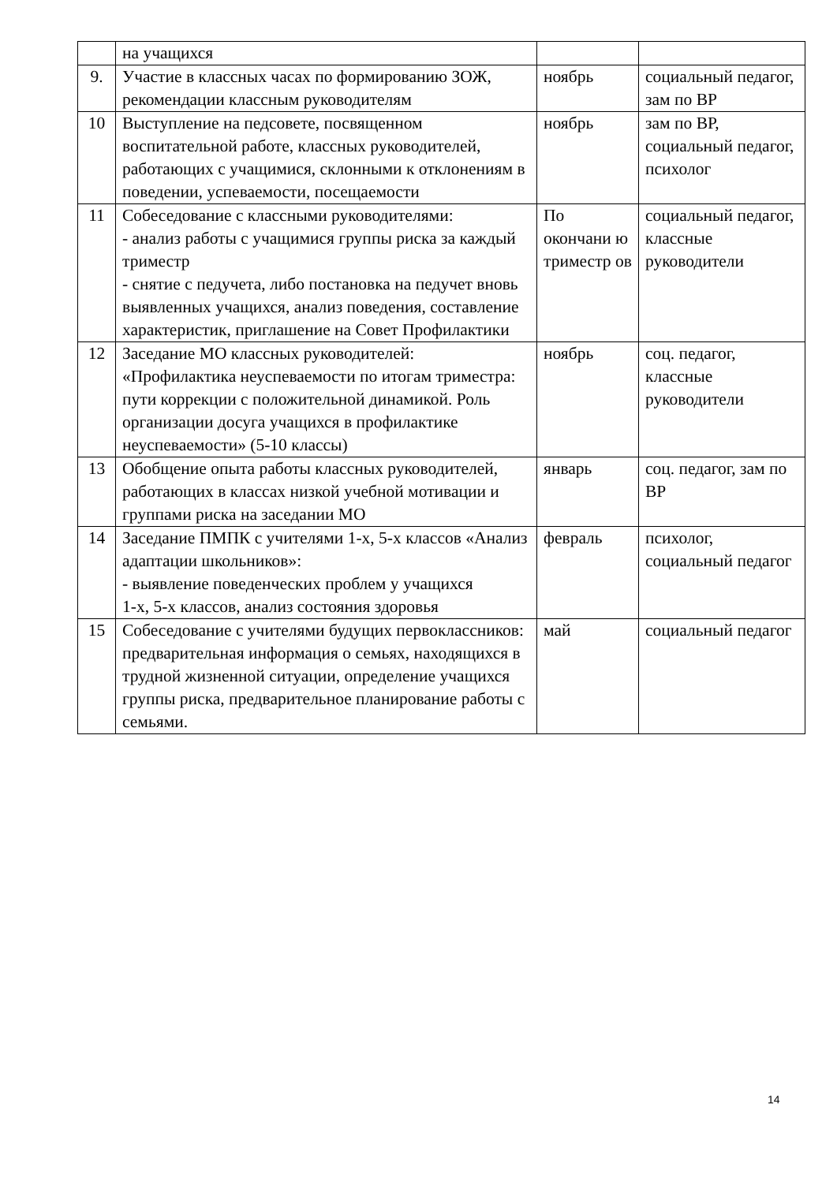| | на учащихся | | |
| 9. | Участие в классных часах по формированию ЗОЖ, рекомендации классным руководителям | ноябрь | социальный педагог, зам по ВР |
| 10 | Выступление на педсовете, посвященном воспитательной работе, классных руководителей, работающих с учащимися, склонными к отклонениям в поведении, успеваемости, посещаемости | ноябрь | зам по ВР, социальный педагог, психолог |
| 11 | Собеседование с классными руководителями: - анализ работы с учащимися группы риска за каждый триместр - снятие с педучета, либо постановка на педучет вновь выявленных учащихся, анализ поведения, составление характеристик, приглашение на Совет Профилактики | По окончани ю триместр ов | социальный педагог, классные руководители |
| 12 | Заседание МО классных руководителей: «Профилактика неуспеваемости по итогам триместра: пути коррекции с положительной динамикой. Роль организации досуга учащихся в профилактике неуспеваемости» (5-10 классы) | ноябрь | соц. педагог, классные руководители |
| 13 | Обобщение опыта работы классных руководителей, работающих в классах низкой учебной мотивации и группами риска на заседании МО | январь | соц. педагог, зам по ВР |
| 14 | Заседание ПМПК с учителями 1-х, 5-х классов «Анализ адаптации школьников»: - выявление поведенческих проблем у учащихся 1-х, 5-х классов, анализ состояния здоровья | февраль | психолог, социальный педагог |
| 15 | Собеседование с учителями будущих первоклассников: предварительная информация о семьях, находящихся в трудной жизненной ситуации, определение учащихся группы риска, предварительное планирование работы с семьями. | май | социальный педагог |
14